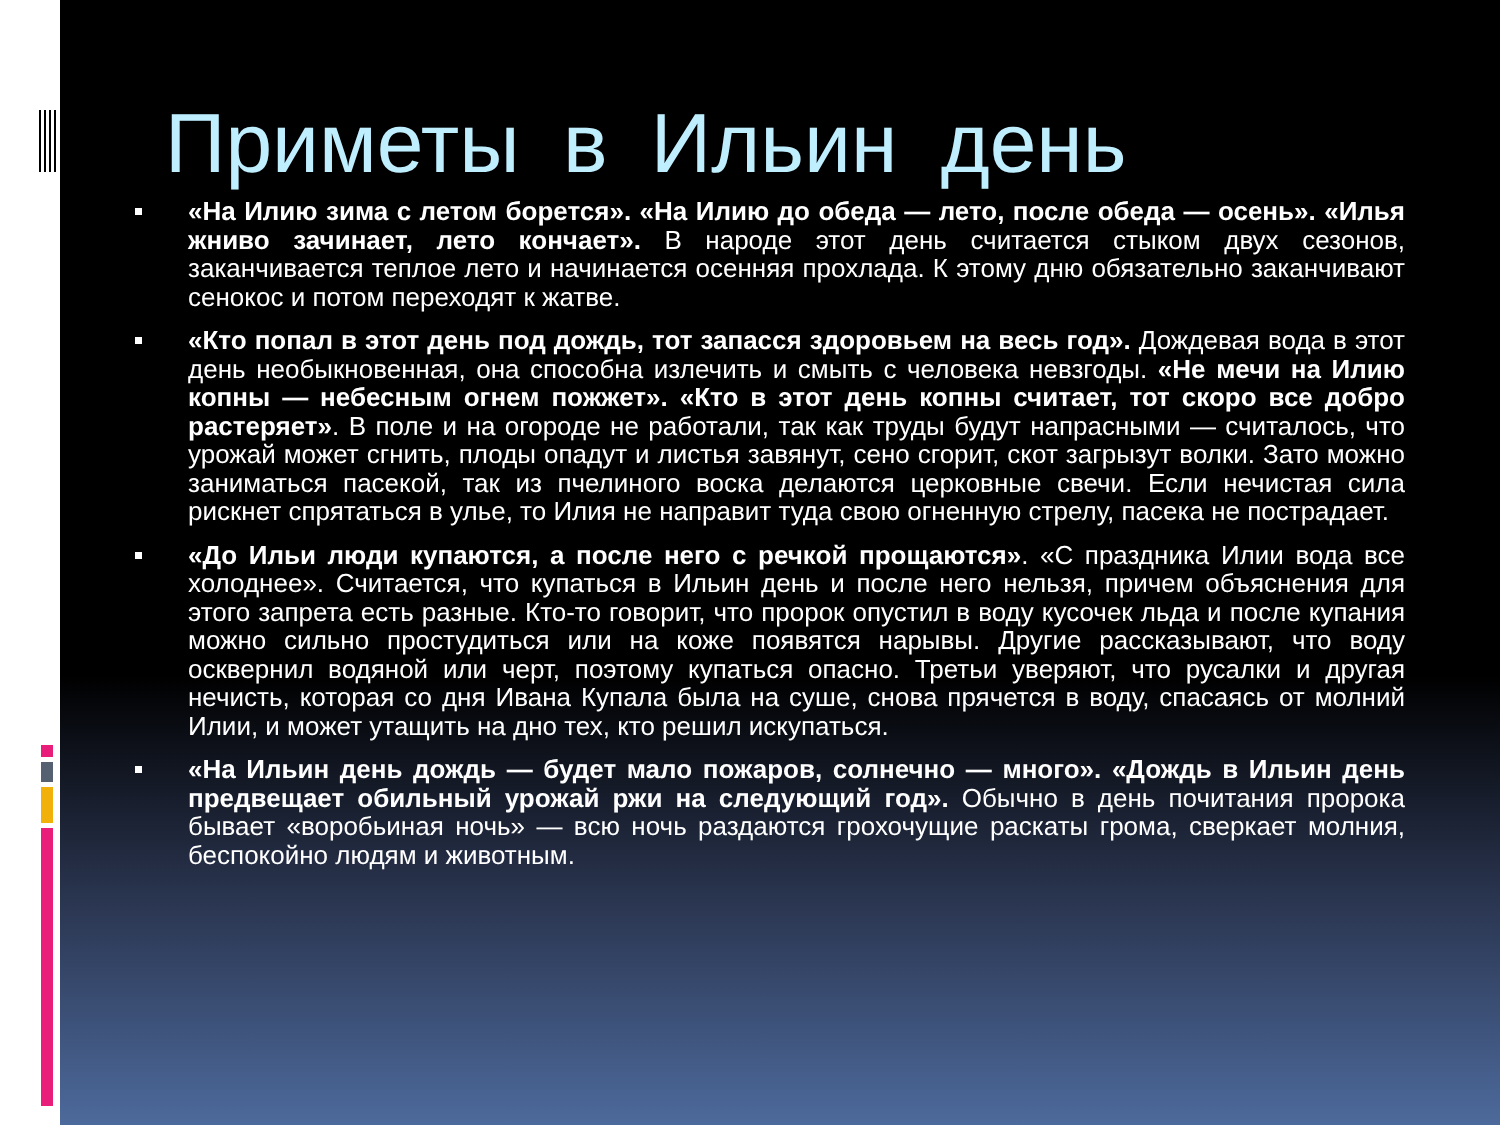Приметы в Ильин день
«На Илию зима с летом борется». «На Илию до обеда — лето, после обеда — осень». «Илья жниво зачинает, лето кончает». В народе этот день считается стыком двух сезонов, заканчивается теплое лето и начинается осенняя прохлада. К этому дню обязательно заканчивают сенокос и потом переходят к жатве.
«Кто попал в этот день под дождь, тот запасся здоровьем на весь год». Дождевая вода в этот день необыкновенная, она способна излечить и смыть с человека невзгоды. «Не мечи на Илию копны — небесным огнем пожжет». «Кто в этот день копны считает, тот скоро все добро растеряет». В поле и на огороде не работали, так как труды будут напрасными — считалось, что урожай может сгнить, плоды опадут и листья завянут, сено сгорит, скот загрызут волки. Зато можно заниматься пасекой, так из пчелиного воска делаются церковные свечи. Если нечистая сила рискнет спрятаться в улье, то Илия не направит туда свою огненную стрелу, пасека не пострадает.
«До Ильи люди купаются, а после него с речкой прощаются». «С праздника Илии вода все холоднее». Считается, что купаться в Ильин день и после него нельзя, причем объяснения для этого запрета есть разные. Кто-то говорит, что пророк опустил в воду кусочек льда и после купания можно сильно простудиться или на коже появятся нарывы. Другие рассказывают, что воду осквернил водяной или черт, поэтому купаться опасно. Третьи уверяют, что русалки и другая нечисть, которая со дня Ивана Купала была на суше, снова прячется в воду, спасаясь от молний Илии, и может утащить на дно тех, кто решил искупаться.
«На Ильин день дождь — будет мало пожаров, солнечно — много». «Дождь в Ильин день предвещает обильный урожай ржи на следующий год». Обычно в день почитания пророка бывает «воробьиная ночь» — всю ночь раздаются грохочущие раскаты грома, сверкает молния, беспокойно людям и животным.